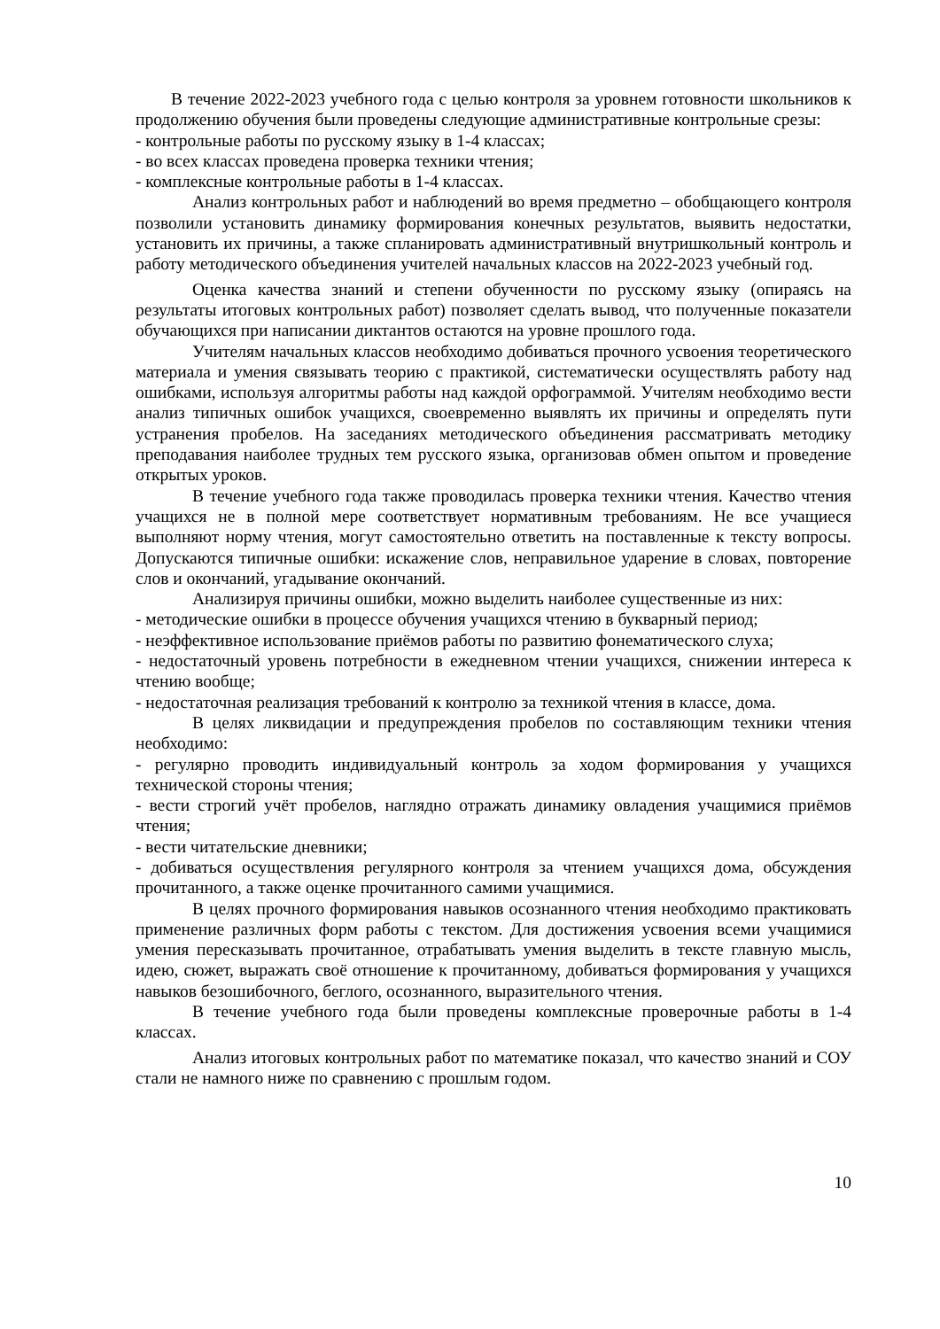В течение 2022-2023 учебного года с целью контроля за уровнем готовности школьников к продолжению обучения были проведены следующие административные контрольные срезы:
- контрольные работы по русскому языку в 1-4 классах;
- во всех классах проведена проверка техники чтения;
- комплексные контрольные работы в 1-4 классах.
Анализ контрольных работ и наблюдений во время предметно – обобщающего контроля позволили установить динамику формирования конечных результатов, выявить недостатки, установить их причины, а также спланировать административный внутришкольный контроль и работу методического объединения учителей начальных классов на 2022-2023 учебный год.
Оценка качества знаний и степени обученности по русскому языку (опираясь на результаты итоговых контрольных работ) позволяет сделать вывод, что полученные показатели обучающихся при написании диктантов остаются на уровне прошлого года.
Учителям начальных классов необходимо добиваться прочного усвоения теоретического материала и умения связывать теорию с практикой, систематически осуществлять работу над ошибками, используя алгоритмы работы над каждой орфограммой. Учителям необходимо вести анализ типичных ошибок учащихся, своевременно выявлять их причины и определять пути устранения пробелов. На заседаниях методического объединения рассматривать методику преподавания наиболее трудных тем русского языка, организовав обмен опытом и проведение открытых уроков.
В течение учебного года также проводилась проверка техники чтения. Качество чтения учащихся не в полной мере соответствует нормативным требованиям. Не все учащиеся выполняют норму чтения, могут самостоятельно ответить на поставленные к тексту вопросы. Допускаются типичные ошибки: искажение слов, неправильное ударение в словах, повторение слов и окончаний, угадывание окончаний.
Анализируя причины ошибки, можно выделить наиболее существенные из них:
- методические ошибки в процессе обучения учащихся чтению в букварный период;
- неэффективное использование приёмов работы по развитию фонематического слуха;
- недостаточный уровень потребности в ежедневном чтении учащихся, снижении интереса к чтению вообще;
- недостаточная реализация требований к контролю за техникой чтения в классе, дома.
В целях ликвидации и предупреждения пробелов по составляющим техники чтения необходимо:
- регулярно проводить индивидуальный контроль за ходом формирования у учащихся технической стороны чтения;
- вести строгий учёт пробелов, наглядно отражать динамику овладения учащимися приёмов чтения;
- вести читательские дневники;
- добиваться осуществления регулярного контроля за чтением учащихся дома, обсуждения прочитанного, а также оценке прочитанного самими учащимися.
В целях прочного формирования навыков осознанного чтения необходимо практиковать применение различных форм работы с текстом. Для достижения усвоения всеми учащимися умения пересказывать прочитанное, отрабатывать умения выделить в тексте главную мысль, идею, сюжет, выражать своё отношение к прочитанному, добиваться формирования у учащихся навыков безошибочного, беглого, осознанного, выразительного чтения.
В течение учебного года были проведены комплексные проверочные работы в 1-4 классах.
Анализ итоговых контрольных работ по математике показал, что качество знаний и СОУ стали не намного ниже по сравнению с прошлым годом.
10